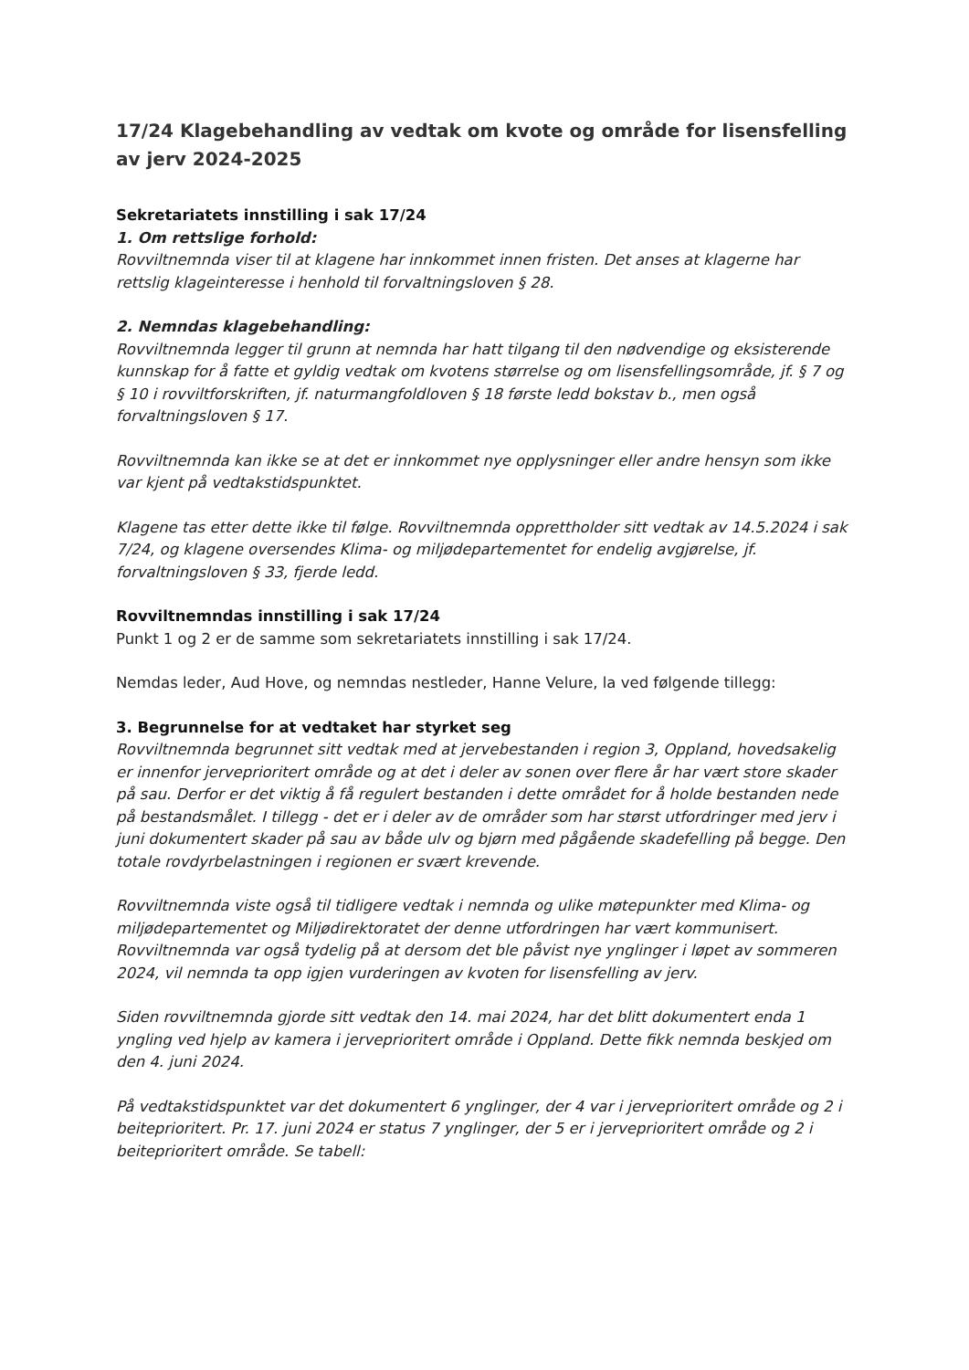17/24 Klagebehandling av vedtak om kvote og område for lisensfelling av jerv 2024-2025
Sekretariatets innstilling i sak 17/24
1. Om rettslige forhold:
Rovviltnemnda viser til at klagene har innkommet innen fristen. Det anses at klagerne har rettslig klageinteresse i henhold til forvaltningsloven § 28.
2. Nemndas klagebehandling:
Rovviltnemnda legger til grunn at nemnda har hatt tilgang til den nødvendige og eksisterende kunnskap for å fatte et gyldig vedtak om kvotens størrelse og om lisensfellingsområde, jf. § 7 og § 10 i rovviltforskriften, jf. naturmangfoldloven § 18 første ledd bokstav b., men også forvaltningsloven § 17.
Rovviltnemnda kan ikke se at det er innkommet nye opplysninger eller andre hensyn som ikke var kjent på vedtakstidspunktet.
Klagene tas etter dette ikke til følge. Rovviltnemnda opprettholder sitt vedtak av 14.5.2024 i sak 7/24, og klagene oversendes Klima- og miljødepartementet for endelig avgjørelse, jf. forvaltningsloven § 33, fjerde ledd.
Rovviltnemndas innstilling i sak 17/24
Punkt 1 og 2 er de samme som sekretariatets innstilling i sak 17/24.
Nemdas leder, Aud Hove, og nemndas nestleder, Hanne Velure, la ved følgende tillegg:
3. Begrunnelse for at vedtaket har styrket seg
Rovviltnemnda begrunnet sitt vedtak med at jervebestanden i region 3, Oppland, hovedsakelig er innenfor jerveprioritert område og at det i deler av sonen over flere år har vært store skader på sau. Derfor er det viktig å få regulert bestanden i dette området for å holde bestanden nede på bestandsmålet. I tillegg - det er i deler av de områder som har størst utfordringer med jerv i juni dokumentert skader på sau av både ulv og bjørn med pågående skadefelling på begge. Den totale rovdyrbelastningen i regionen er svært krevende.
Rovviltnemnda viste også til tidligere vedtak i nemnda og ulike møtepunkter med Klima- og miljødepartementet og Miljødirektoratet der denne utfordringen har vært kommunisert. Rovviltnemnda var også tydelig på at dersom det ble påvist nye ynglinger i løpet av sommeren 2024, vil nemnda ta opp igjen vurderingen av kvoten for lisensfelling av jerv.
Siden rovviltnemnda gjorde sitt vedtak den 14. mai 2024, har det blitt dokumentert enda 1 yngling ved hjelp av kamera i jerveprioritert område i Oppland. Dette fikk nemnda beskjed om den 4. juni 2024.
På vedtakstidspunktet var det dokumentert 6 ynglinger, der 4 var i jerveprioritert område og 2 i beiteprioritert. Pr. 17. juni 2024 er status 7 ynglinger, der 5 er i jerveprioritert område og 2 i beiteprioritert område. Se tabell: